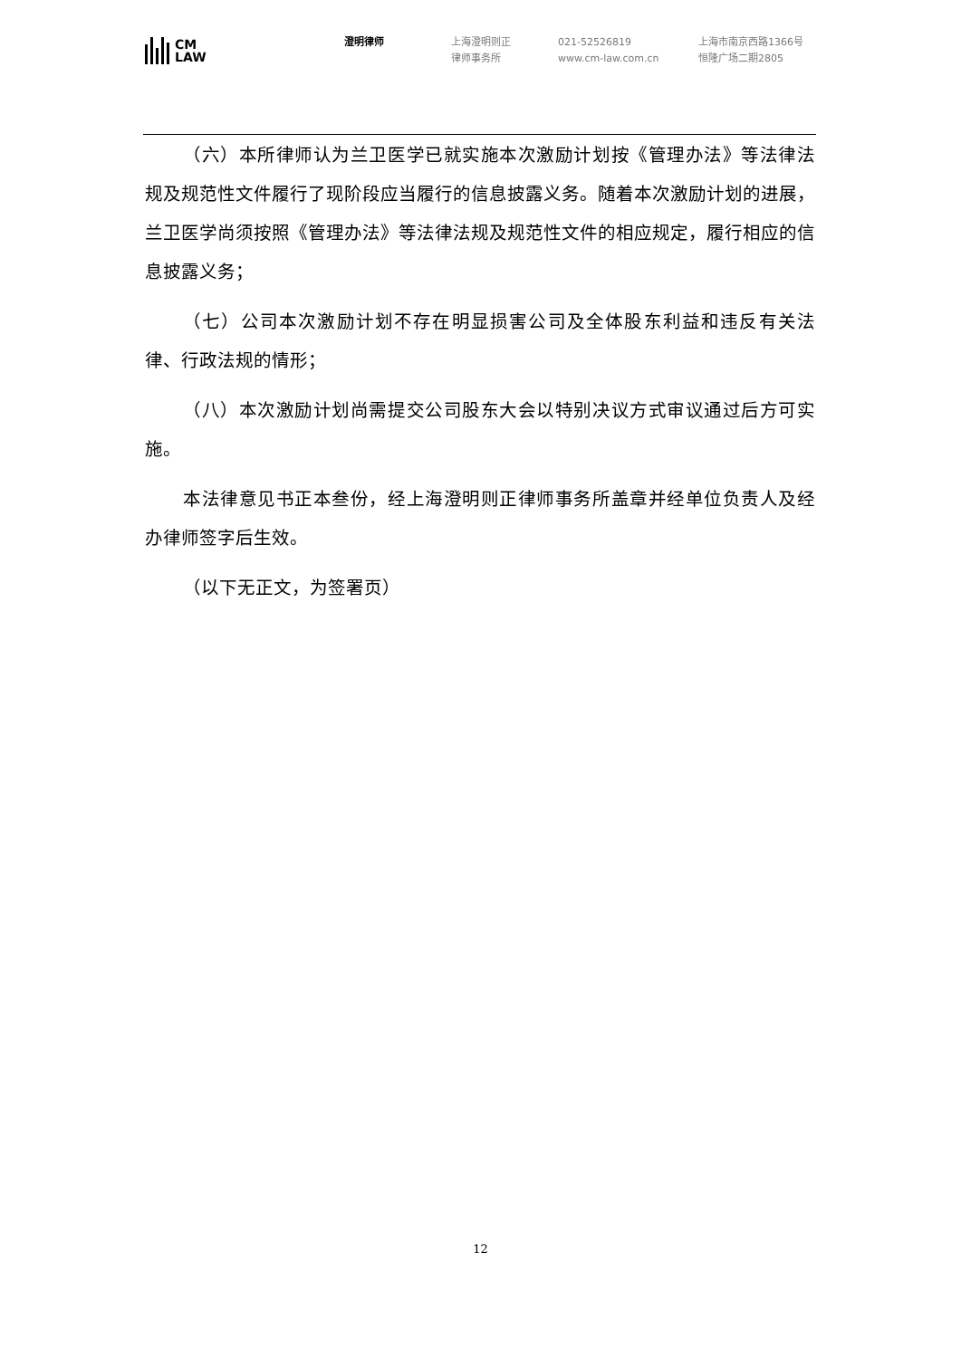CM
LAW
澄明律师 上海澄明则正
律师事务所
021-52526819
www.cm-law.com.cn
上海市南京西路1366号
恒隆广场二期2805
（六）本所律师认为兰卫医学已就实施本次激励计划按《管理办法》等法律法规及规范性文件履行了现阶段应当履行的信息披露义务。随着本次激励计划的进展，兰卫医学尚须按照《管理办法》等法律法规及规范性文件的相应规定，履行相应的信息披露义务；
（七）公司本次激励计划不存在明显损害公司及全体股东利益和违反有关法律、行政法规的情形；
（八）本次激励计划尚需提交公司股东大会以特别决议方式审议通过后方可实施。
本法律意见书正本叁份，经上海澄明则正律师事务所盖章并经单位负责人及经办律师签字后生效。
（以下无正文，为签署页）
12